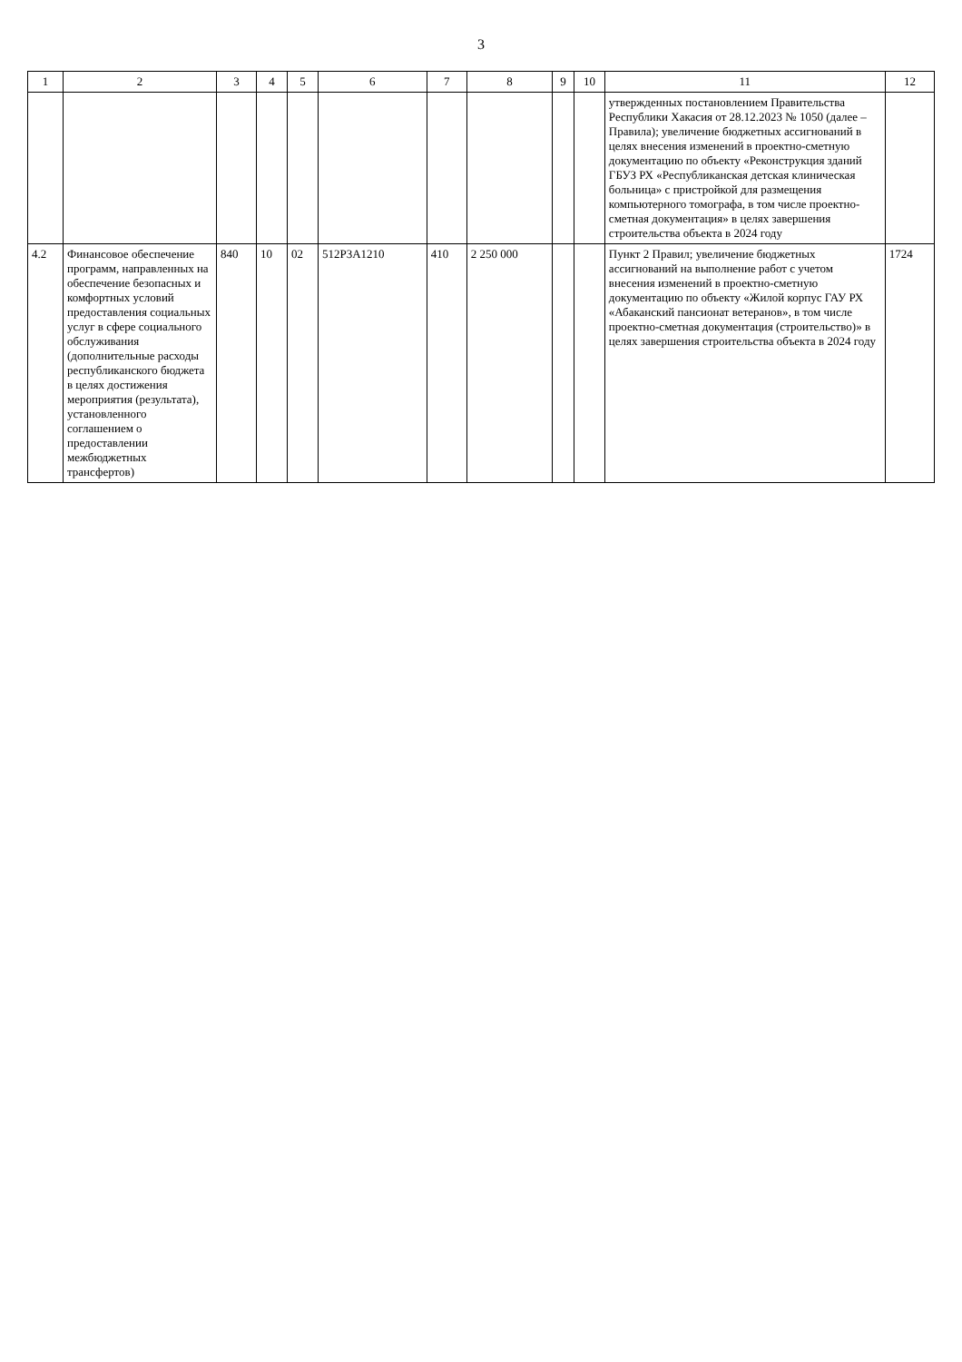3
| 1 | 2 | 3 | 4 | 5 | 6 | 7 | 8 | 9 | 10 | 11 | 12 |
| --- | --- | --- | --- | --- | --- | --- | --- | --- | --- | --- | --- |
| | | | | | | | | | | утвержденных постановлением Правительства Республики Хакасия от 28.12.2023 № 1050 (далее – Правила); увеличение бюджетных ассигнований в целях внесения изменений в проектно-сметную документацию по объекту «Реконструкция зданий ГБУЗ РХ «Республиканская детская клиническая больница» с пристройкой для размещения компьютерного томографа, в том числе проектно-сметная документация» в целях завершения строительства объекта в 2024 году | |
| 4.2 | Финансовое обеспечение программ, направленных на обеспечение безопасных и комфортных условий предоставления социальных услуг в сфере социального обслуживания (дополнительные расходы республиканского бюджета в целях достижения мероприятия (результата), установленного соглашением о предоставлении межбюджетных трансфертов) | 840 | 10 | 02 | 512P3A1210 | 410 | 2 250 000 | | | Пункт 2 Правил; увеличение бюджетных ассигнований на выполнение работ с учетом внесения изменений в проектно-сметную документацию по объекту «Жилой корпус ГАУ РХ «Абаканский пансионат ветеранов», в том числе проектно-сметная документация (строительство)» в целях завершения строительства объекта в 2024 году | 1724 |